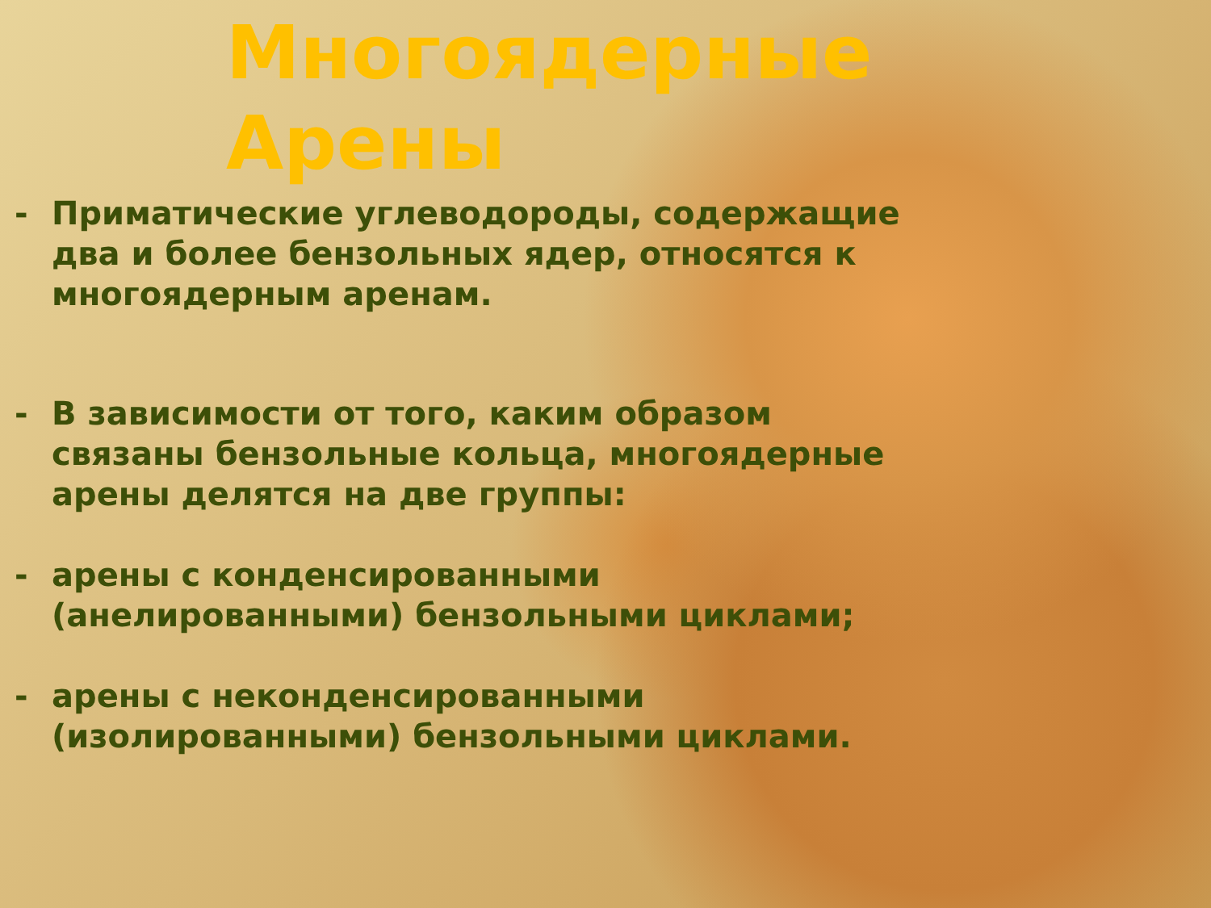Многоядерные
Арены
- Приматические углеводороды, содержащие два и более бензольных ядер, относятся к многоядерным аренам.
- В зависимости от того, каким образом связаны бензольные кольца, многоядерные арены делятся на две группы:
- арены с конденсированными (анелированными) бензольными циклами;
- арены с неконденсированными (изолированными) бензольными циклами.